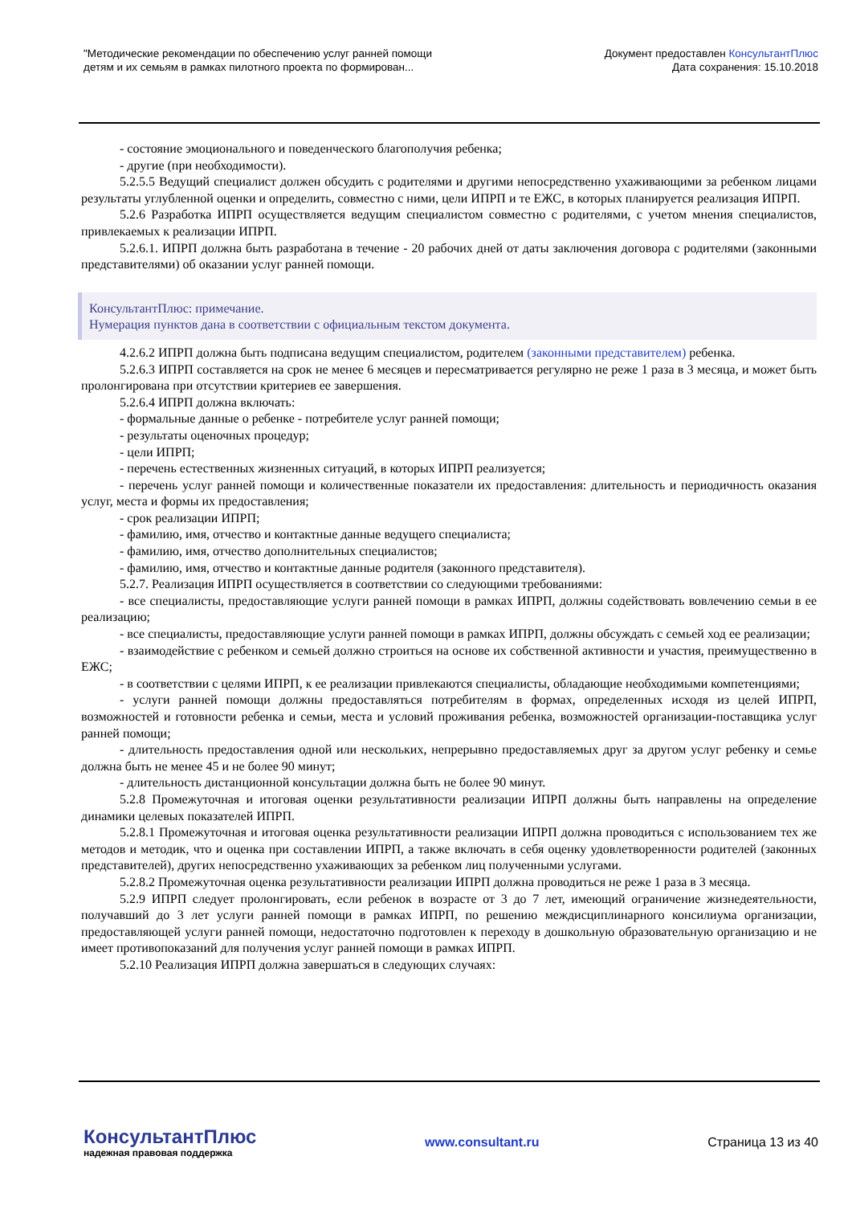"Методические рекомендации по обеспечению услуг ранней помощи
детям и их семьям в рамках пилотного проекта по формирован...
Документ предоставлен КонсультантПлюс
Дата сохранения: 15.10.2018
- состояние эмоционального и поведенческого благополучия ребенка;
- другие (при необходимости).
5.2.5.5 Ведущий специалист должен обсудить с родителями и другими непосредственно ухаживающими за ребенком лицами результаты углубленной оценки и определить, совместно с ними, цели ИПРП и те ЕЖС, в которых планируется реализация ИПРП.
5.2.6 Разработка ИПРП осуществляется ведущим специалистом совместно с родителями, с учетом мнения специалистов, привлекаемых к реализации ИПРП.
5.2.6.1. ИПРП должна быть разработана в течение - 20 рабочих дней от даты заключения договора с родителями (законными представителями) об оказании услуг ранней помощи.
КонсультантПлюс: примечание.
Нумерация пунктов дана в соответствии с официальным текстом документа.
4.2.6.2 ИПРП должна быть подписана ведущим специалистом, родителем (законными представителем) ребенка.
5.2.6.3 ИПРП составляется на срок не менее 6 месяцев и пересматривается регулярно не реже 1 раза в 3 месяца, и может быть пролонгирована при отсутствии критериев ее завершения.
5.2.6.4 ИПРП должна включать:
- формальные данные о ребенке - потребителе услуг ранней помощи;
- результаты оценочных процедур;
- цели ИПРП;
- перечень естественных жизненных ситуаций, в которых ИПРП реализуется;
- перечень услуг ранней помощи и количественные показатели их предоставления: длительность и периодичность оказания услуг, места и формы их предоставления;
- срок реализации ИПРП;
- фамилию, имя, отчество и контактные данные ведущего специалиста;
- фамилию, имя, отчество дополнительных специалистов;
- фамилию, имя, отчество и контактные данные родителя (законного представителя).
5.2.7. Реализация ИПРП осуществляется в соответствии со следующими требованиями:
- все специалисты, предоставляющие услуги ранней помощи в рамках ИПРП, должны содействовать вовлечению семьи в ее реализацию;
- все специалисты, предоставляющие услуги ранней помощи в рамках ИПРП, должны обсуждать с семьей ход ее реализации;
- взаимодействие с ребенком и семьей должно строиться на основе их собственной активности и участия, преимущественно в ЕЖС;
- в соответствии с целями ИПРП, к ее реализации привлекаются специалисты, обладающие необходимыми компетенциями;
- услуги ранней помощи должны предоставляться потребителям в формах, определенных исходя из целей ИПРП, возможностей и готовности ребенка и семьи, места и условий проживания ребенка, возможностей организации-поставщика услуг ранней помощи;
- длительность предоставления одной или нескольких, непрерывно предоставляемых друг за другом услуг ребенку и семье должна быть не менее 45 и не более 90 минут;
- длительность дистанционной консультации должна быть не более 90 минут.
5.2.8 Промежуточная и итоговая оценки результативности реализации ИПРП должны быть направлены на определение динамики целевых показателей ИПРП.
5.2.8.1 Промежуточная и итоговая оценка результативности реализации ИПРП должна проводиться с использованием тех же методов и методик, что и оценка при составлении ИПРП, а также включать в себя оценку удовлетворенности родителей (законных представителей), других непосредственно ухаживающих за ребенком лиц полученными услугами.
5.2.8.2 Промежуточная оценка результативности реализации ИПРП должна проводиться не реже 1 раза в 3 месяца.
5.2.9 ИПРП следует пролонгировать, если ребенок в возрасте от 3 до 7 лет, имеющий ограничение жизнедеятельности, получавший до 3 лет услуги ранней помощи в рамках ИПРП, по решению междисциплинарного консилиума организации, предоставляющей услуги ранней помощи, недостаточно подготовлен к переходу в дошкольную образовательную организацию и не имеет противопоказаний для получения услуг ранней помощи в рамках ИПРП.
5.2.10 Реализация ИПРП должна завершаться в следующих случаях:
КонсультантПлюс
надежная правовая поддержка
www.consultant.ru Страница 13 из 40